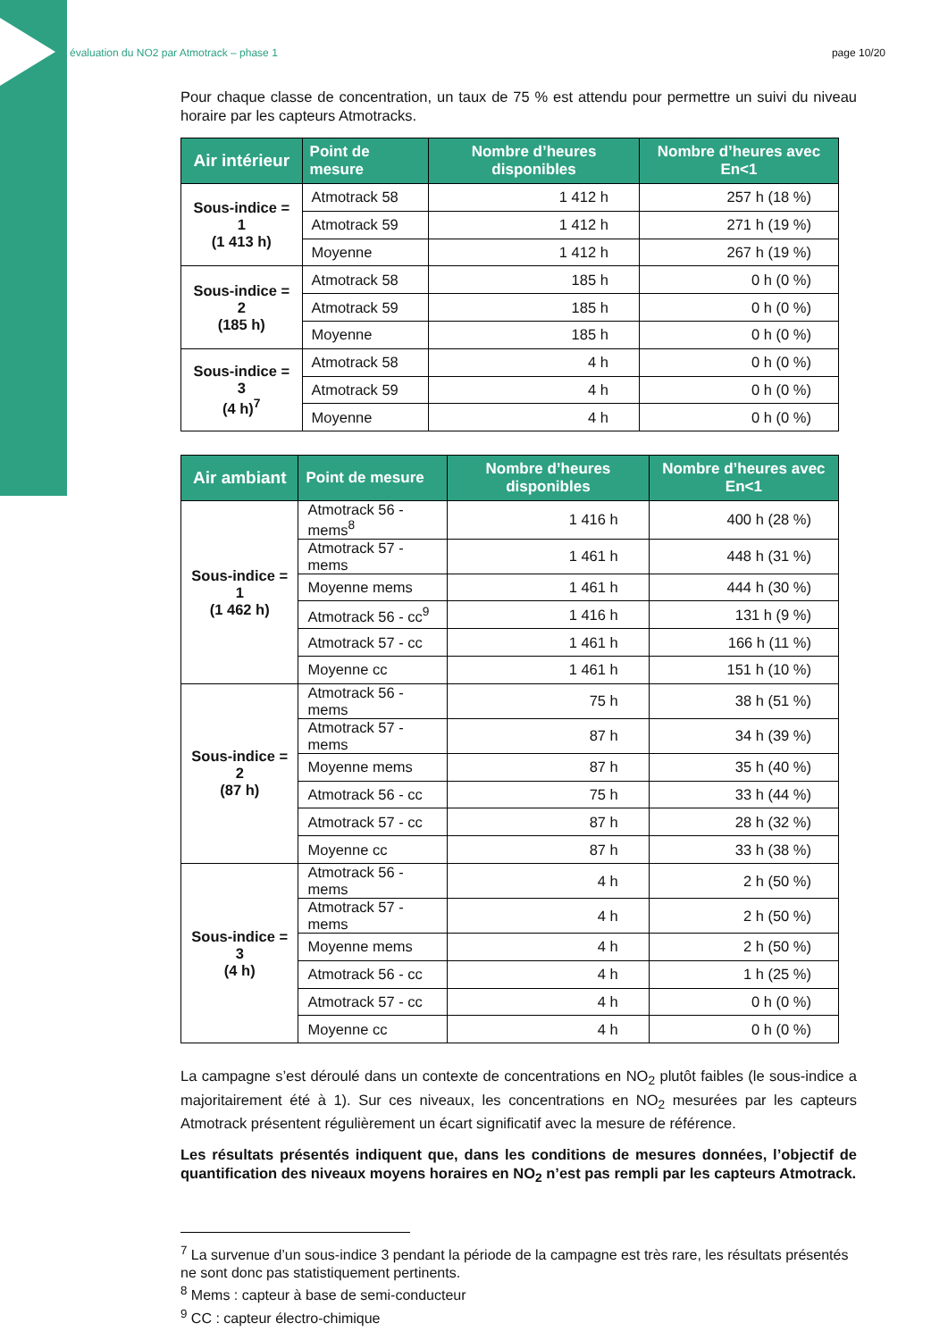évaluation du NO2 par Atmotrack – phase 1 page 10/20
Pour chaque classe de concentration, un taux de 75 % est attendu pour permettre un suivi du niveau horaire par les capteurs Atmotracks.
| Air intérieur | Point de mesure | Nombre d’heures disponibles | Nombre d’heures avec En<1 |
| --- | --- | --- | --- |
| Sous-indice = 1 (1 413 h) | Atmotrack 58 | 1 412 h | 257 h (18 %) |
| | Atmotrack 59 | 1 412 h | 271 h (19 %) |
| | Moyenne | 1 412 h | 267 h (19 %) |
| Sous-indice = 2 (185 h) | Atmotrack 58 | 185 h | 0 h (0 %) |
| | Atmotrack 59 | 185 h | 0 h (0 %) |
| | Moyenne | 185 h | 0 h (0 %) |
| Sous-indice = 3 (4 h)<sup>7</sup> | Atmotrack 58 | 4 h | 0 h (0 %) |
| | Atmotrack 59 | 4 h | 0 h (0 %) |
| | Moyenne | 4 h | 0 h (0 %) |
| Air ambiant | Point de mesure | Nombre d’heures disponibles | Nombre d’heures avec En<1 |
| --- | --- | --- | --- |
| Sous-indice = 1 (1 462 h) | Atmotrack 56 - mems<sup>8</sup> | 1 416 h | 400 h (28 %) |
| | Atmotrack 57 - mems | 1 461 h | 448 h (31 %) |
| | Moyenne mems | 1 461 h | 444 h (30 %) |
| | Atmotrack 56 - cc<sup>9</sup> | 1 416 h | 131 h (9 %) |
| | Atmotrack 57 - cc | 1 461 h | 166 h (11 %) |
| | Moyenne cc | 1 461 h | 151 h (10 %) |
| Sous-indice = 2 (87 h) | Atmotrack 56 - mems | 75 h | 38 h (51 %) |
| | Atmotrack 57 - mems | 87 h | 34 h (39 %) |
| | Moyenne mems | 87 h | 35 h (40 %) |
| | Atmotrack 56 - cc | 75 h | 33 h (44 %) |
| | Atmotrack 57 - cc | 87 h | 28 h (32 %) |
| | Moyenne cc | 87 h | 33 h (38 %) |
| Sous-indice = 3 (4 h) | Atmotrack 56 - mems | 4 h | 2 h (50 %) |
| | Atmotrack 57 - mems | 4 h | 2 h (50 %) |
| | Moyenne mems | 4 h | 2 h (50 %) |
| | Atmotrack 56 - cc | 4 h | 1 h (25 %) |
| | Atmotrack 57 - cc | 4 h | 0 h (0 %) |
| | Moyenne cc | 4 h | 0 h (0 %) |
La campagne s’est déroulé dans un contexte de concentrations en NO<sub>2</sub> plutôt faibles (le sous-indice a majoritairement été à 1). Sur ces niveaux, les concentrations en NO<sub>2</sub> mesurées par les capteurs Atmotrack présentent régulièrement un écart significatif avec la mesure de référence.
Les résultats présentés indiquent que, dans les conditions de mesures données, l’objectif de quantification des niveaux moyens horaires en NO<sub>2</sub> n’est pas rempli par les capteurs Atmotrack.
<sup>7</sup> La survenue d’un sous-indice 3 pendant la période de la campagne est très rare, les résultats présentés ne sont donc pas statistiquement pertinents.
<sup>8</sup> Mems : capteur à base de semi-conducteur
<sup>9</sup> CC : capteur électro-chimique